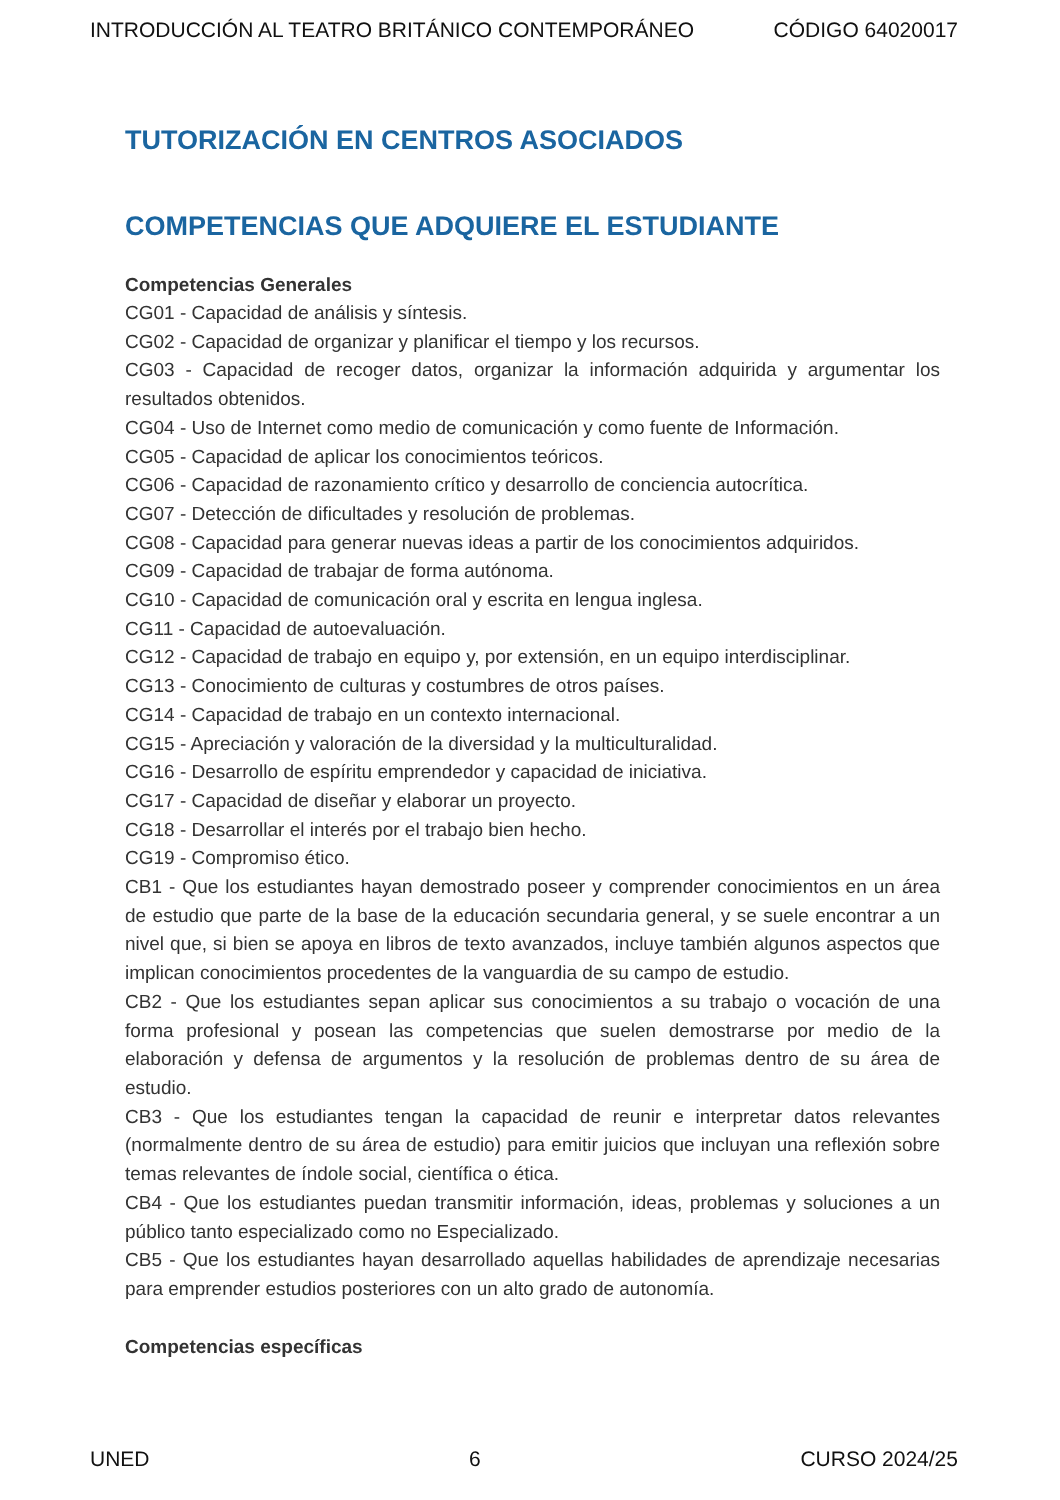INTRODUCCIÓN AL TEATRO BRITÁNICO CONTEMPORÁNEO CÓDIGO 64020017
TUTORIZACIÓN EN CENTROS ASOCIADOS
COMPETENCIAS QUE ADQUIERE EL ESTUDIANTE
Competencias Generales
CG01 - Capacidad de análisis y síntesis.
CG02 - Capacidad de organizar y planificar el tiempo y los recursos.
CG03 - Capacidad de recoger datos, organizar la información adquirida y argumentar los resultados obtenidos.
CG04 - Uso de Internet como medio de comunicación y como fuente de Información.
CG05 - Capacidad de aplicar los conocimientos teóricos.
CG06 - Capacidad de razonamiento crítico y desarrollo de conciencia autocrítica.
CG07 - Detección de dificultades y resolución de problemas.
CG08 - Capacidad para generar nuevas ideas a partir de los conocimientos adquiridos.
CG09 - Capacidad de trabajar de forma autónoma.
CG10 - Capacidad de comunicación oral y escrita en lengua inglesa.
CG11 - Capacidad de autoevaluación.
CG12 - Capacidad de trabajo en equipo y, por extensión, en un equipo interdisciplinar.
CG13 - Conocimiento de culturas y costumbres de otros países.
CG14 - Capacidad de trabajo en un contexto internacional.
CG15 - Apreciación y valoración de la diversidad y la multiculturalidad.
CG16 - Desarrollo de espíritu emprendedor y capacidad de iniciativa.
CG17 - Capacidad de diseñar y elaborar un proyecto.
CG18 - Desarrollar el interés por el trabajo bien hecho.
CG19 - Compromiso ético.
CB1 - Que los estudiantes hayan demostrado poseer y comprender conocimientos en un área de estudio que parte de la base de la educación secundaria general, y se suele encontrar a un nivel que, si bien se apoya en libros de texto avanzados, incluye también algunos aspectos que implican conocimientos procedentes de la vanguardia de su campo de estudio.
CB2 - Que los estudiantes sepan aplicar sus conocimientos a su trabajo o vocación de una forma profesional y posean las competencias que suelen demostrarse por medio de la elaboración y defensa de argumentos y la resolución de problemas dentro de su área de estudio.
CB3 - Que los estudiantes tengan la capacidad de reunir e interpretar datos relevantes (normalmente dentro de su área de estudio) para emitir juicios que incluyan una reflexión sobre temas relevantes de índole social, científica o ética.
CB4 - Que los estudiantes puedan transmitir información, ideas, problemas y soluciones a un público tanto especializado como no Especializado.
CB5 - Que los estudiantes hayan desarrollado aquellas habilidades de aprendizaje necesarias para emprender estudios posteriores con un alto grado de autonomía.
Competencias específicas
UNED 6 CURSO 2024/25